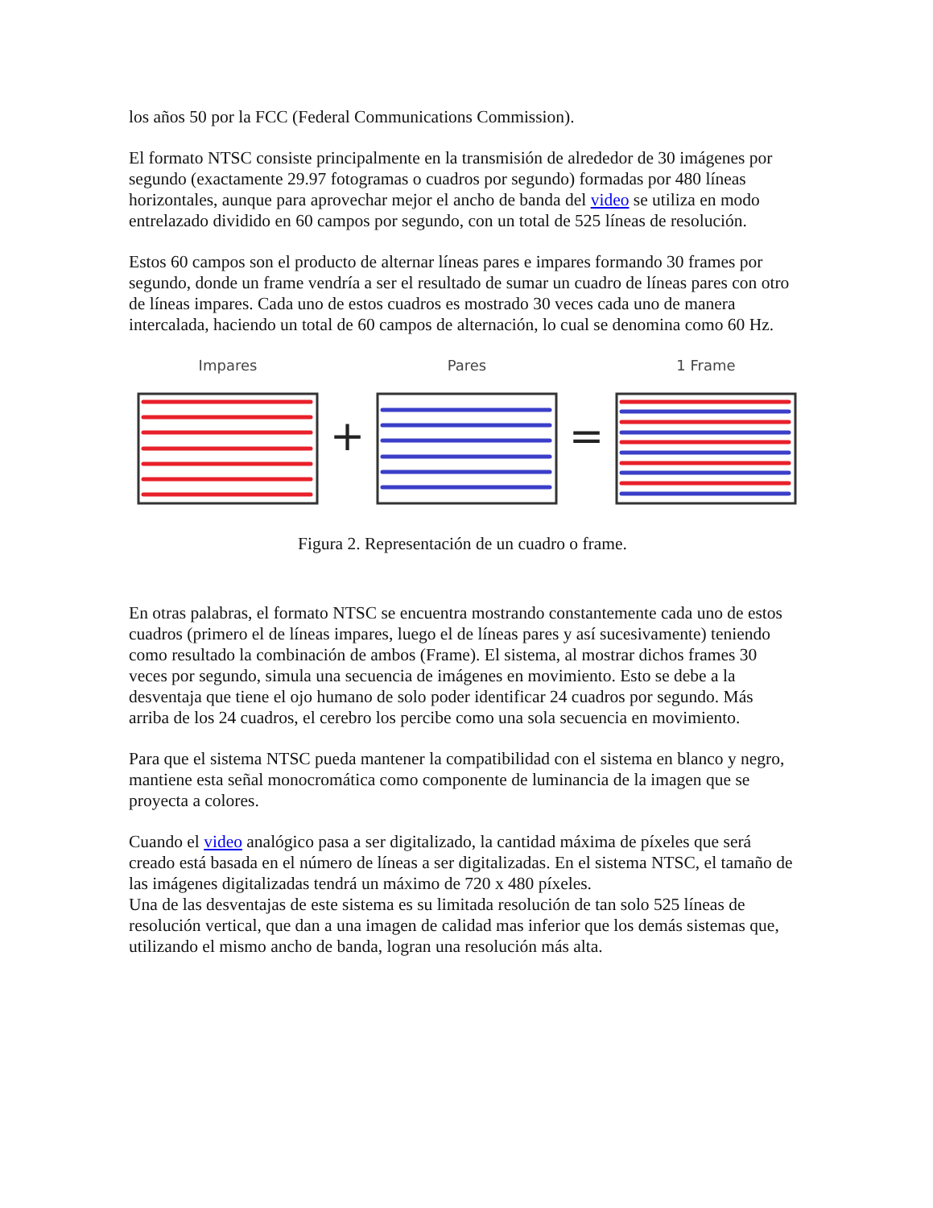los años 50 por la FCC (Federal Communications Commission).
El formato NTSC consiste principalmente en la transmisión de alrededor de 30 imágenes por segundo (exactamente 29.97 fotogramas o cuadros por segundo) formadas por 480 líneas horizontales, aunque para aprovechar mejor el ancho de banda del video se utiliza en modo entrelazado dividido en 60 campos por segundo, con un total de 525 líneas de resolución.
Estos 60 campos son el producto de alternar líneas pares e impares formando 30 frames por segundo, donde un frame vendría a ser el resultado de sumar un cuadro de líneas pares con otro de líneas impares. Cada uno de estos cuadros es mostrado 30 veces cada uno de manera intercalada, haciendo un total de 60 campos de alternación, lo cual se denomina como 60 Hz.
Impares
+
Pares
=
1 Frame
Figura 2. Representación de un cuadro o frame.
En otras palabras, el formato NTSC se encuentra mostrando constantemente cada uno de estos cuadros (primero el de líneas impares, luego el de líneas pares y así sucesivamente) teniendo como resultado la combinación de ambos (Frame). El sistema, al mostrar dichos frames 30 veces por segundo, simula una secuencia de imágenes en movimiento. Esto se debe a la desventaja que tiene el ojo humano de solo poder identificar 24 cuadros por segundo. Más arriba de los 24 cuadros, el cerebro los percibe como una sola secuencia en movimiento.
Para que el sistema NTSC pueda mantener la compatibilidad con el sistema en blanco y negro, mantiene esta señal monocromática como componente de luminancia de la imagen que se proyecta a colores.
Cuando el video analógico pasa a ser digitalizado, la cantidad máxima de píxeles que será creado está basada en el número de líneas a ser digitalizadas. En el sistema NTSC, el tamaño de las imágenes digitalizadas tendrá un máximo de 720 x 480 píxeles.
Una de las desventajas de este sistema es su limitada resolución de tan solo 525 líneas de resolución vertical, que dan a una imagen de calidad mas inferior que los demás sistemas que, utilizando el mismo ancho de banda, logran una resolución más alta.